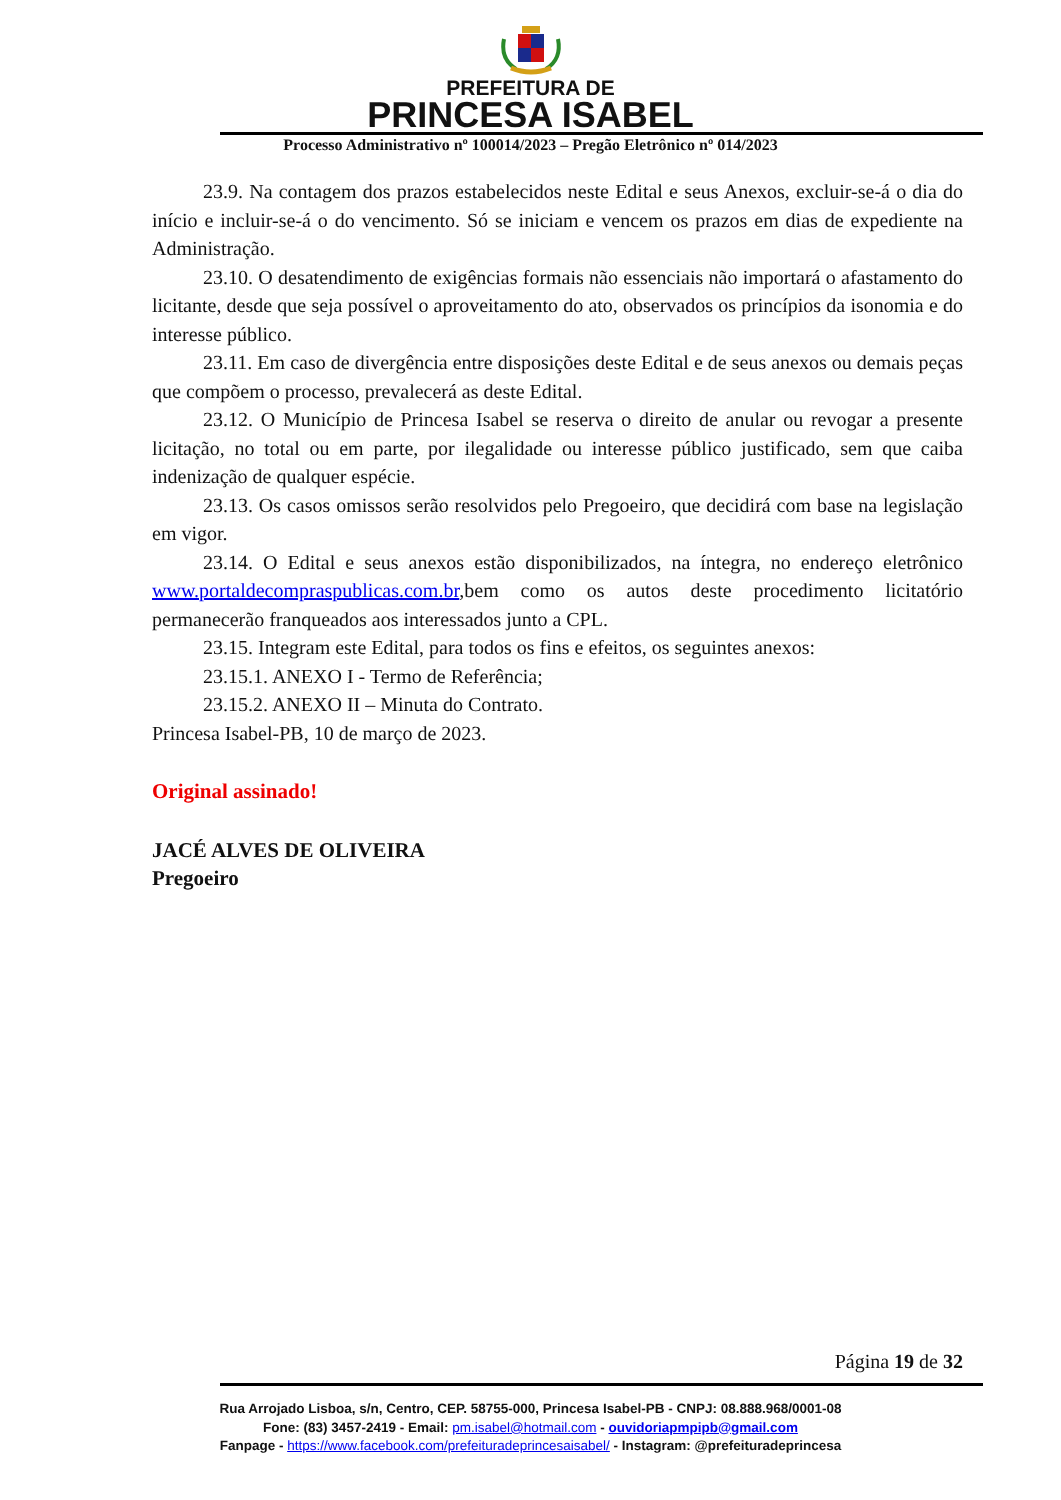PREFEITURA DE
PRINCESA ISABEL
Processo Administrativo nº 100014/2023 – Pregão Eletrônico nº 014/2023
23.9. Na contagem dos prazos estabelecidos neste Edital e seus Anexos, excluir-se-á o dia do início e incluir-se-á o do vencimento. Só se iniciam e vencem os prazos em dias de expediente na Administração.
23.10. O desatendimento de exigências formais não essenciais não importará o afastamento do licitante, desde que seja possível o aproveitamento do ato, observados os princípios da isonomia e do interesse público.
23.11. Em caso de divergência entre disposições deste Edital e de seus anexos ou demais peças que compõem o processo, prevalecerá as deste Edital.
23.12. O Município de Princesa Isabel se reserva o direito de anular ou revogar a presente licitação, no total ou em parte, por ilegalidade ou interesse público justificado, sem que caiba indenização de qualquer espécie.
23.13. Os casos omissos serão resolvidos pelo Pregoeiro, que decidirá com base na legislação em vigor.
23.14. O Edital e seus anexos estão disponibilizados, na íntegra, no endereço eletrônico www.portaldecompraspublicas.com.br,bem como os autos deste procedimento licitatório permanecerão franqueados aos interessados junto a CPL.
23.15. Integram este Edital, para todos os fins e efeitos, os seguintes anexos:
23.15.1. ANEXO I - Termo de Referência;
23.15.2. ANEXO II – Minuta do Contrato.
Princesa Isabel-PB, 10 de março de 2023.
Original assinado!
JACÉ ALVES DE OLIVEIRA
Pregoeiro
Página 19 de 32
Rua Arrojado Lisboa, s/n, Centro, CEP. 58755-000, Princesa Isabel-PB - CNPJ: 08.888.968/0001-08
Fone: (83) 3457-2419 - Email: pm.isabel@hotmail.com - ouvidoriapmpipb@gmail.com
Fanpage - https://www.facebook.com/prefeituradeprincesaisabel/ - Instagram: @prefeituradeprincesa